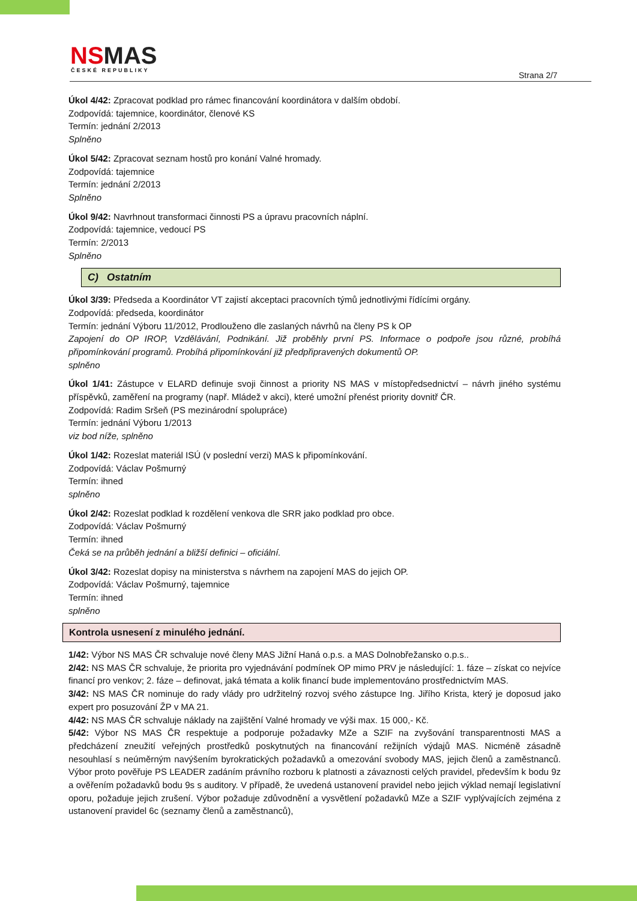NSMAS ČESKÉ REPUBLIKY Strana 2/7
Úkol 4/42: Zpracovat podklad pro rámec financování koordinátora v dalším období.
Zodpovídá: tajemnice, koordinátor, členové KS
Termín: jednání 2/2013
Splněno
Úkol 5/42: Zpracovat seznam hostů pro konání Valné hromady.
Zodpovídá: tajemnice
Termín: jednání 2/2013
Splněno
Úkol 9/42: Navrhnout transformaci činnosti PS a úpravu pracovních náplní.
Zodpovídá: tajemnice, vedoucí PS
Termín: 2/2013
Splněno
C) Ostatním
Úkol 3/39: Předseda a Koordinátor VT zajistí akceptaci pracovních týmů jednotlivými řídícími orgány.
Zodpovídá: předseda, koordinátor
Termín: jednání Výboru 11/2012, Prodlouženo dle zaslaných návrhů na členy PS k OP
Zapojení do OP IROP, Vzdělávání, Podnikání. Již proběhly první PS. Informace o podpoře jsou různé, probíhá připomínkování programů. Probíhá připomínkování již předpřipravených dokumentů OP.
splněno
Úkol 1/41: Zástupce v ELARD definuje svoji činnost a priority NS MAS v místopředsednictví – návrh jiného systému příspěvků, zaměření na programy (např. Mládež v akci), které umožní přenést priority dovnitř ČR.
Zodpovídá: Radim Sršeň (PS mezinárodní spolupráce)
Termín: jednání Výboru 1/2013
viz bod níže, splněno
Úkol 1/42: Rozeslat materiál ISÚ (v poslední verzi) MAS k připomínkování.
Zodpovídá: Václav Pošmurný
Termín: ihned
splněno
Úkol 2/42: Rozeslat podklad k rozdělení venkova dle SRR jako podklad pro obce.
Zodpovídá: Václav Pošmurný
Termín: ihned
Čeká se na průběh jednání a bližší definici – oficiální.
Úkol 3/42: Rozeslat dopisy na ministerstva s návrhem na zapojení MAS do jejich OP.
Zodpovídá: Václav Pošmurný, tajemnice
Termín: ihned
splněno
Kontrola usnesení z minulého jednání.
1/42: Výbor NS MAS ČR schvaluje nové členy MAS Jižní Haná o.p.s. a MAS Dolnobřežansko o.p.s..
2/42: NS MAS ČR schvaluje, že priorita pro vyjednávání podmínek OP mimo PRV je následující: 1. fáze – získat co nejvíce financí pro venkov; 2. fáze – definovat, jaká témata a kolik financí bude implementováno prostřednictvím MAS.
3/42: NS MAS ČR nominuje do rady vlády pro udržitelný rozvoj svého zástupce Ing. Jiřího Krista, který je doposud jako expert pro posuzování ŽP v MA 21.
4/42: NS MAS ČR schvaluje náklady na zajištění Valné hromady ve výši max. 15 000,- Kč.
5/42: Výbor NS MAS ČR respektuje a podporuje požadavky MZe a SZIF na zvyšování transparentnosti MAS a předcházení zneužití veřejných prostředků poskytnutých na financování režijních výdajů MAS. Nicméně zásadně nesouhlasí s neúměrným navýšením byrokratických požadavků a omezování svobody MAS, jejich členů a zaměstnanců. Výbor proto pověřuje PS LEADER zadáním právního rozboru k platnosti a závaznosti celých pravidel, především k bodu 9z a ověřením požadavků bodu 9s s auditory. V případě, že uvedená ustanovení pravidel nebo jejich výklad nemají legislativní oporu, požaduje jejich zrušení. Výbor požaduje zdůvodnění a vysvětlení požadavků MZe a SZIF vyplývajících zejména z ustanovení pravidel 6c (seznamy členů a zaměstnanců),